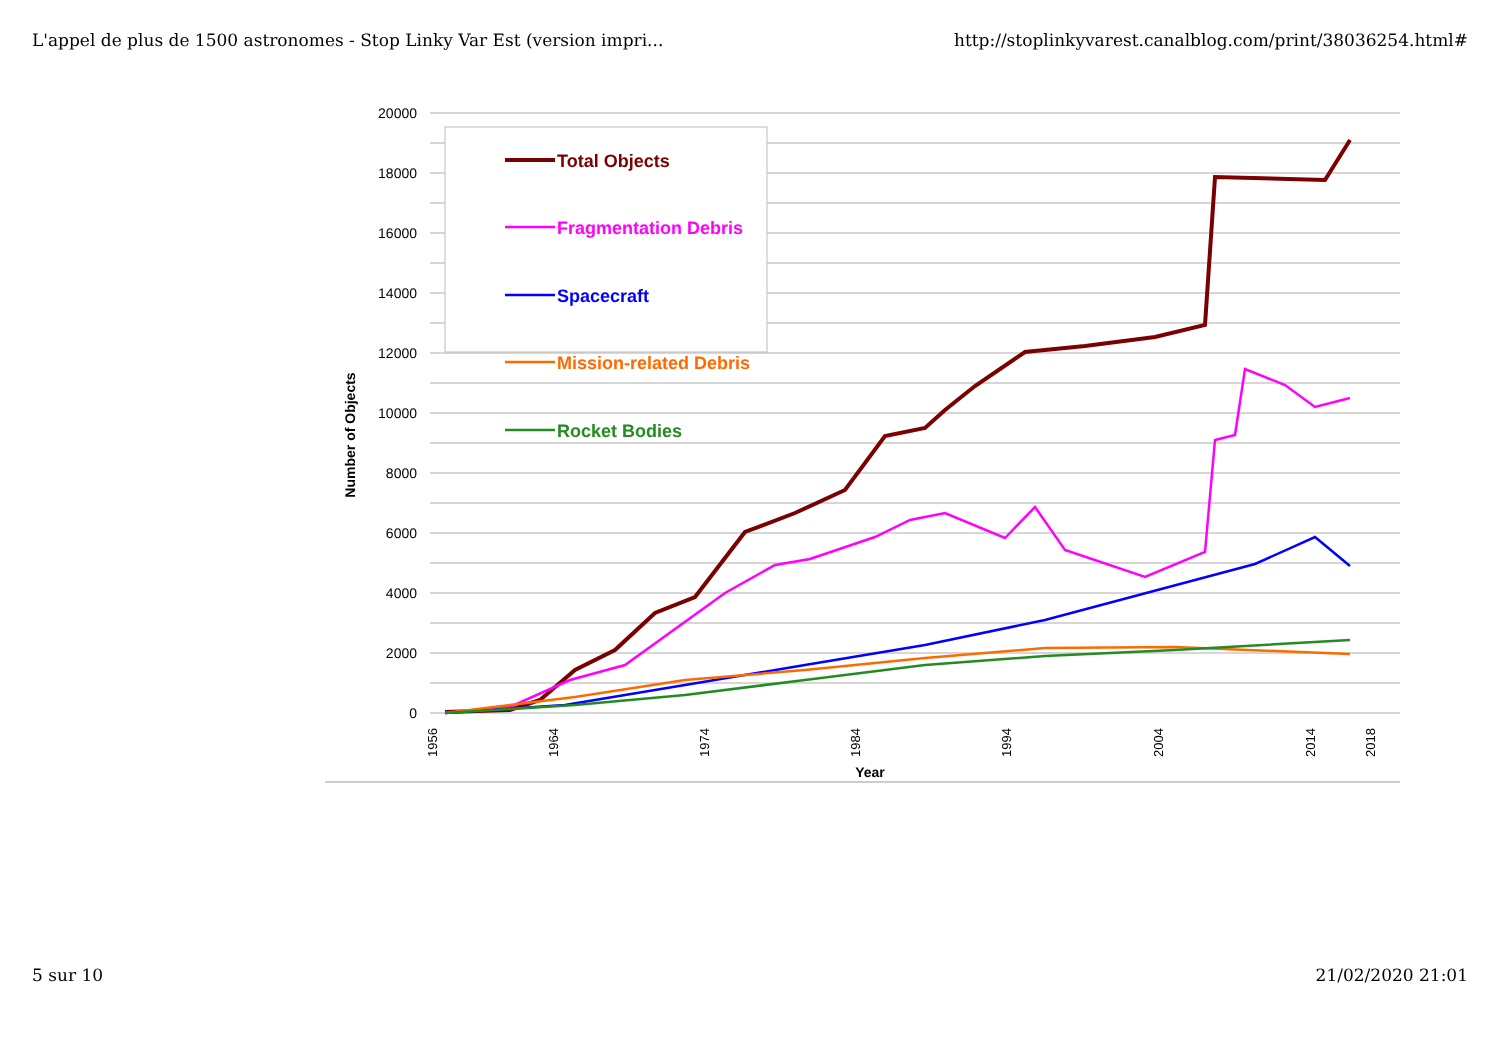L'appel de plus de 1500 astronomes - Stop Linky Var Est (version impri... http://stoplinkyvarest.canalblog.com/print/38036254.html#
20000
18000
16000
14000
12000
10000
8000
6000
4000
2000
0
Number of Objects
1956
1964
1974
1984
1994
2004
2014
2018
Year
Total Objects
Fragmentation Debris
Spacecraft
Mission-related Debris
Rocket Bodies
5 sur 10 21/02/2020 21:01